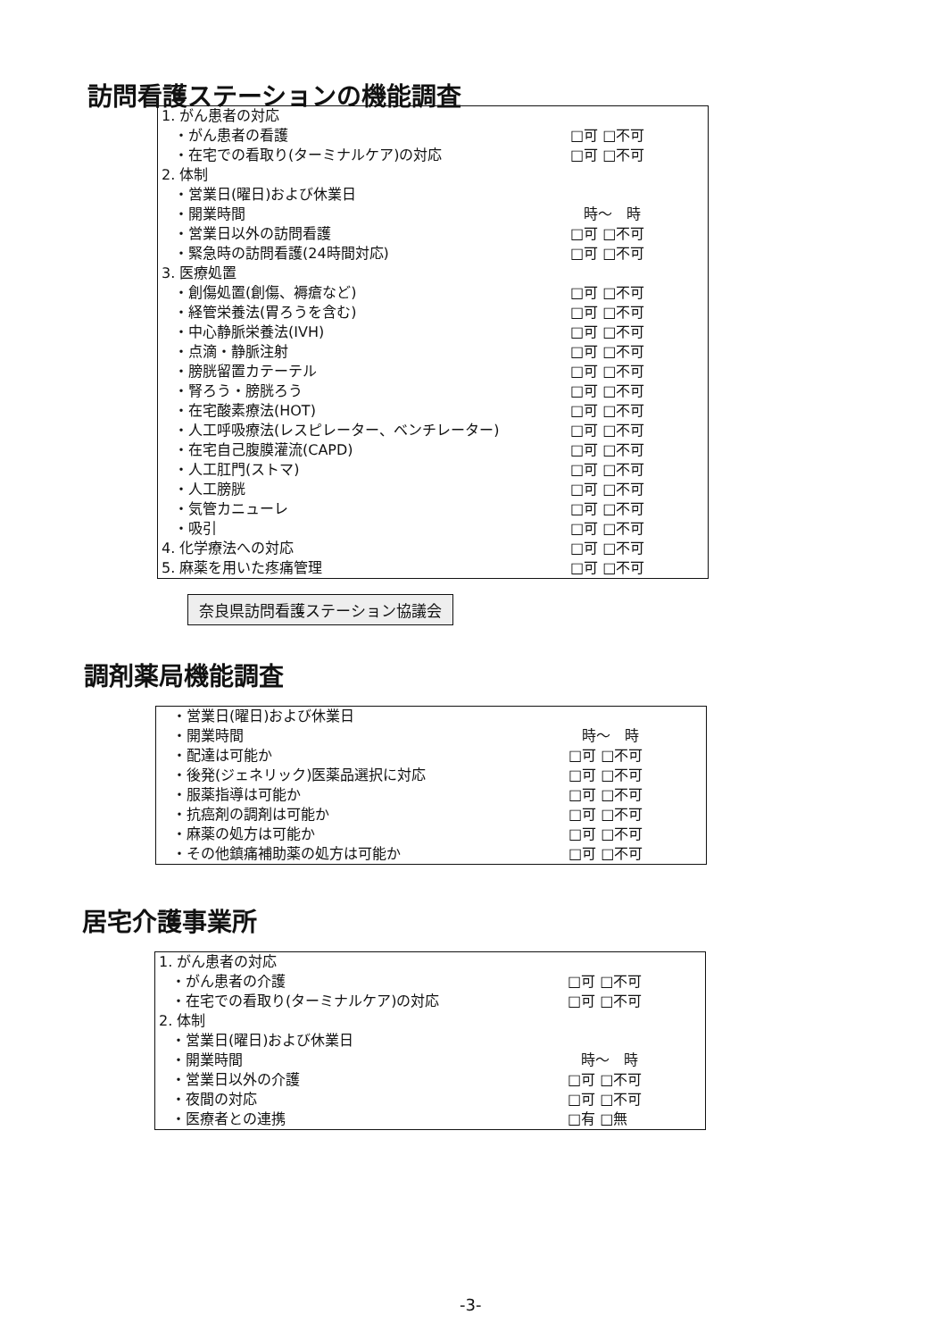訪問看護ステーションの機能調査
| 1. がん患者の対応 | |
| ・がん患者の看護 | □可 □不可 |
| ・在宅での看取り(ターミナルケア)の対応 | □可 □不可 |
| 2. 体制 | |
| ・営業日(曜日)および休業日 | |
| ・開業時間 | 時～ 時 |
| ・営業日以外の訪問看護 | □可 □不可 |
| ・緊急時の訪問看護(24時間対応) | □可 □不可 |
| 3. 医療処置 | |
| ・創傷処置(創傷、褥瘡など) | □可 □不可 |
| ・経管栄養法(胃ろうを含む) | □可 □不可 |
| ・中心静脈栄養法(IVH) | □可 □不可 |
| ・点滴・静脈注射 | □可 □不可 |
| ・膀胱留置カテーテル | □可 □不可 |
| ・腎ろう・膀胱ろう | □可 □不可 |
| ・在宅酸素療法(HOT) | □可 □不可 |
| ・人工呼吸療法(レスピレーター、ベンチレーター) | □可 □不可 |
| ・在宅自己腹膜灌流(CAPD) | □可 □不可 |
| ・人工肛門(ストマ) | □可 □不可 |
| ・人工膀胱 | □可 □不可 |
| ・気管カニューレ | □可 □不可 |
| ・吸引 | □可 □不可 |
| 4. 化学療法への対応 | □可 □不可 |
| 5. 麻薬を用いた疼痛管理 | □可 □不可 |
奈良県訪問看護ステーション協議会
調剤薬局機能調査
| ・営業日(曜日)および休業日 | |
| ・開業時間 | 時～ 時 |
| ・配達は可能か | □可 □不可 |
| ・後発(ジェネリック)医薬品選択に対応 | □可 □不可 |
| ・服薬指導は可能か | □可 □不可 |
| ・抗癌剤の調剤は可能か | □可 □不可 |
| ・麻薬の処方は可能か | □可 □不可 |
| ・その他鎮痛補助薬の処方は可能か | □可 □不可 |
居宅介護事業所
| 1. がん患者の対応 | |
| ・がん患者の介護 | □可 □不可 |
| ・在宅での看取り(ターミナルケア)の対応 | □可 □不可 |
| 2. 体制 | |
| ・営業日(曜日)および休業日 | |
| ・開業時間 | 時～ 時 |
| ・営業日以外の介護 | □可 □不可 |
| ・夜間の対応 | □可 □不可 |
| ・医療者との連携 | □有 □無 |
-3-